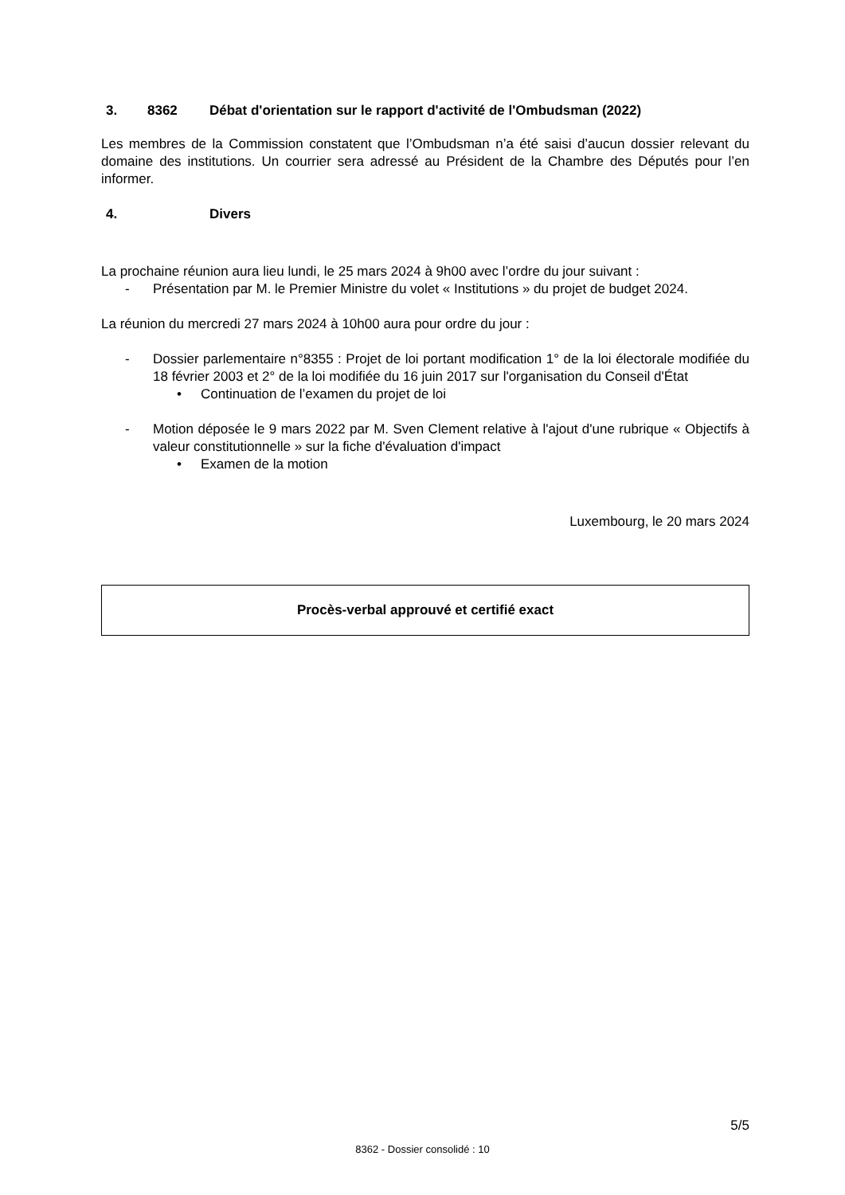3. 8362 Débat d'orientation sur le rapport d'activité de l'Ombudsman (2022)
Les membres de la Commission constatent que l’Ombudsman n’a été saisi d’aucun dossier relevant du domaine des institutions. Un courrier sera adressé au Président de la Chambre des Députés pour l’en informer.
4. Divers
La prochaine réunion aura lieu lundi, le 25 mars 2024 à 9h00 avec l’ordre du jour suivant :
- Présentation par M. le Premier Ministre du volet « Institutions » du projet de budget 2024.
La réunion du mercredi 27 mars 2024 à 10h00 aura pour ordre du jour :
- Dossier parlementaire n°8355 : Projet de loi portant modification 1° de la loi électorale modifiée du 18 février 2003 et 2° de la loi modifiée du 16 juin 2017 sur l'organisation du Conseil d'État
• Continuation de l’examen du projet de loi
- Motion déposée le 9 mars 2022 par M. Sven Clement relative à l'ajout d'une rubrique « Objectifs à valeur constitutionnelle » sur la fiche d'évaluation d'impact
• Examen de la motion
Luxembourg, le 20 mars 2024
Procès-verbal approuvé et certifié exact
5/5
8362 - Dossier consolidé : 10